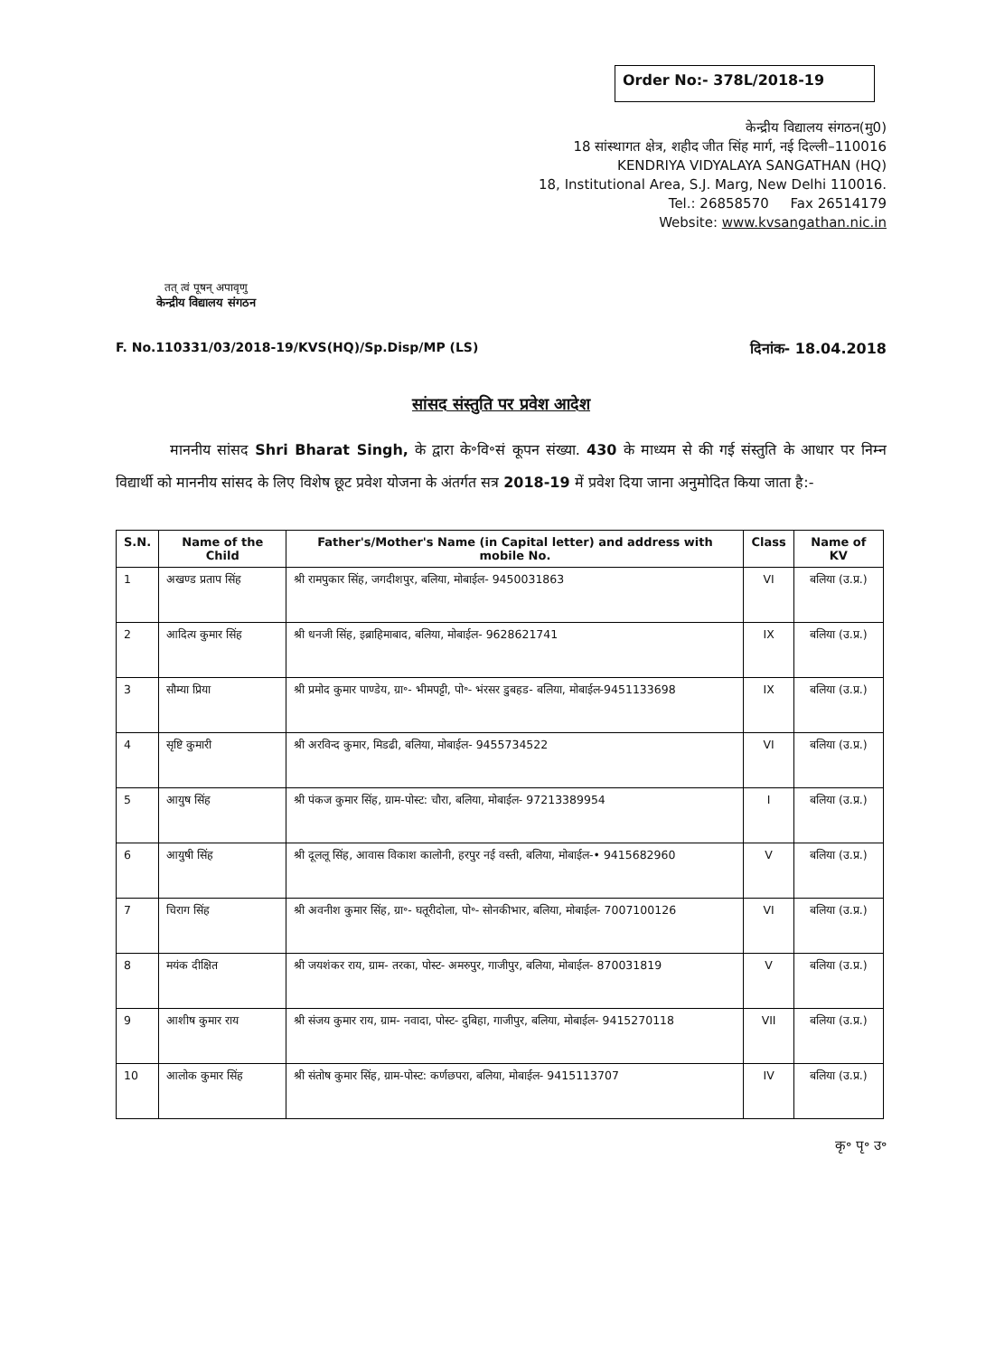Order No:- 378L/2018-19
तत् त्वं पूषन् अपावृणु
केन्द्रीय विद्यालय संगठन
केन्द्रीय विद्यालय संगठन(मु0)
18 सांस्थागत क्षेत्र, शहीद जीत सिंह मार्ग, नई दिल्ली–110016
KENDRIYA VIDYALAYA SANGATHAN (HQ)
18, Institutional Area, S.J. Marg, New Delhi 110016.
Tel.: 26858570 Fax 26514179
Website: www.kvsangathan.nic.in
F. No.110331/03/2018-19/KVS(HQ)/Sp.Disp/MP (LS) दिनांक- 18.04.2018
सांसद संस्तुति पर प्रवेश आदेश
माननीय सांसद Shri Bharat Singh, के द्वारा के॰वि॰सं कूपन संख्या. 430 के माध्यम से की गई संस्तुति के आधार पर निम्न विद्यार्थी को माननीय सांसद के लिए विशेष छूट प्रवेश योजना के अंतर्गत सत्र 2018-19 में प्रवेश दिया जाना अनुमोदित किया जाता है:-
| S.N. | Name of the Child | Father's/Mother's Name (in Capital letter) and address with mobile No. | Class | Name of KV |
| --- | --- | --- | --- | --- |
| 1 | अखण्ड प्रताप सिंह | श्री रामपुकार सिंह, जगदीशपुर, बलिया, मोबाईल- 9450031863 | VI | बलिया (उ.प्र.) |
| 2 | आदित्य कुमार सिंह | श्री धनजी सिंह, इब्राहिमाबाद, बलिया, मोबाईल- 9628621741 | IX | बलिया (उ.प्र.) |
| 3 | सौम्या प्रिया | श्री प्रमोद कुमार पाण्डेय, ग्रा॰- भीमपट्टी, पो॰- भंरसर डुबहड- बलिया, मोबाईल-9451133698 | IX | बलिया (उ.प्र.) |
| 4 | सृष्टि कुमारी | श्री अरविन्द कुमार, मिडढी, बलिया, मोबाईल- 9455734522 | VI | बलिया (उ.प्र.) |
| 5 | आयुष सिंह | श्री पंकज कुमार सिंह, ग्राम-पोस्ट: चौरा, बलिया, मोबाईल- 97213389954 | I | बलिया (उ.प्र.) |
| 6 | आयुषी सिंह | श्री दूललू सिंह, आवास विकाश कालोनी, हरपुर नई वस्ती, बलिया, मोबाईल-• 9415682960 | V | बलिया (उ.प्र.) |
| 7 | चिराग सिंह | श्री अवनीश कुमार सिंह, ग्रा॰- घतूरीदोला, पो॰- सोनकीभार, बलिया, मोबाईल- 7007100126 | VI | बलिया (उ.प्र.) |
| 8 | मयंक दीक्षित | श्री जयशंकर राय, ग्राम- तरका, पोस्ट- अमरुपुर, गाजीपुर, बलिया, मोबाईल- 870031819 | V | बलिया (उ.प्र.) |
| 9 | आशीष कुमार राय | श्री संजय कुमार राय, ग्राम- नवादा, पोस्ट- दुबिहा, गाजीपुर, बलिया, मोबाईल- 9415270118 | VII | बलिया (उ.प्र.) |
| 10 | आलोक कुमार सिंह | श्री संतोष कुमार सिंह, ग्राम-पोस्ट: कर्णछपरा, बलिया, मोबाईल- 9415113707 | IV | बलिया (उ.प्र.) |
कृ॰ पृ॰ उ॰